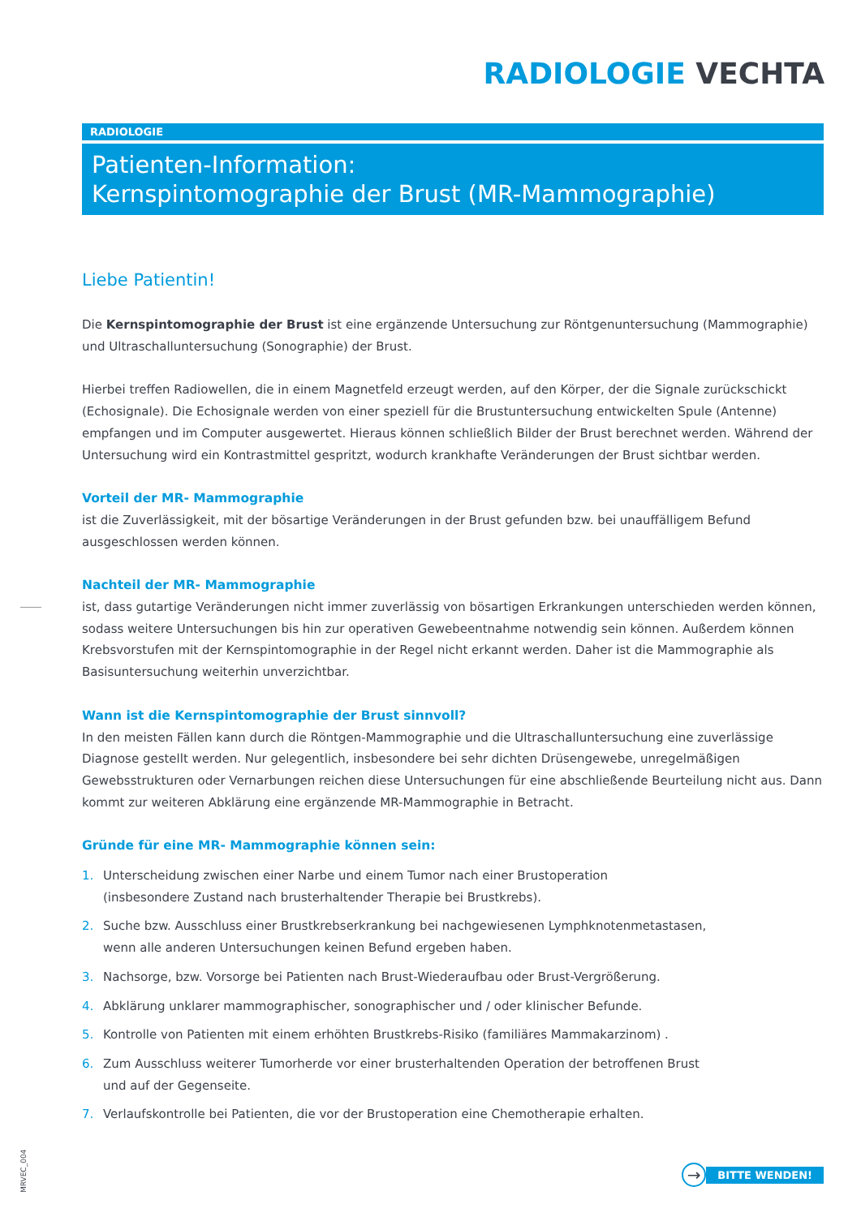RADIOLOGIE VECHTA
RADIOLOGIE
Patienten-Information:
Kernspintomographie der Brust (MR-Mammographie)
Liebe Patientin!
Die Kernspintomographie der Brust ist eine ergänzende Untersuchung zur Röntgenuntersuchung (Mammographie) und Ultraschalluntersuchung (Sonographie) der Brust.
Hierbei treffen Radiowellen, die in einem Magnetfeld erzeugt werden, auf den Körper, der die Signale zurückschickt (Echosignale). Die Echosignale werden von einer speziell für die Brustuntersuchung entwickelten Spule (Antenne) empfangen und im Computer ausgewertet. Hieraus können schließlich Bilder der Brust berechnet werden. Während der Untersuchung wird ein Kontrastmittel gespritzt, wodurch krankhafte Veränderungen der Brust sichtbar werden.
Vorteil der MR- Mammographie
ist die Zuverlässigkeit, mit der bösartige Veränderungen in der Brust gefunden bzw. bei unauffälligem Befund ausgeschlossen werden können.
Nachteil der MR- Mammographie
ist, dass gutartige Veränderungen nicht immer zuverlässig von bösartigen Erkrankungen unterschieden werden können, sodass weitere Untersuchungen bis hin zur operativen Gewebeentnahme notwendig sein können. Außerdem können Krebsvorstufen mit der Kernspintomographie in der Regel nicht erkannt werden. Daher ist die Mammographie als Basisuntersuchung weiterhin unverzichtbar.
Wann ist die Kernspintomographie der Brust sinnvoll?
In den meisten Fällen kann durch die Röntgen-Mammographie und die Ultraschalluntersuchung eine zuverlässige Diagnose gestellt werden. Nur gelegentlich, insbesondere bei sehr dichten Drüsengewebe, unregelmäßigen Gewebsstrukturen oder Vernarbungen reichen diese Untersuchungen für eine abschließende Beurteilung nicht aus. Dann kommt zur weiteren Abklärung eine ergänzende MR-Mammographie in Betracht.
Gründe für eine MR- Mammographie können sein:
1. Unterscheidung zwischen einer Narbe und einem Tumor nach einer Brustoperation
(insbesondere Zustand nach brusterhaltender Therapie bei Brustkrebs).
2. Suche bzw. Ausschluss einer Brustkrebserkrankung bei nachgewiesenen Lymphknotenmetastasen,
wenn alle anderen Untersuchungen keinen Befund ergeben haben.
3. Nachsorge, bzw. Vorsorge bei Patienten nach Brust-Wiederaufbau oder Brust-Vergrößerung.
4. Abklärung unklarer mammographischer, sonographischer und / oder klinischer Befunde.
5. Kontrolle von Patienten mit einem erhöhten Brustkrebs-Risiko (familiäres Mammakarzinom) .
6. Zum Ausschluss weiterer Tumorherde vor einer brusterhaltenden Operation der betroffenen Brust
und auf der Gegenseite.
7. Verlaufskontrolle bei Patienten, die vor der Brustoperation eine Chemotherapie erhalten.
→
BITTE WENDEN!
MRVEC_004